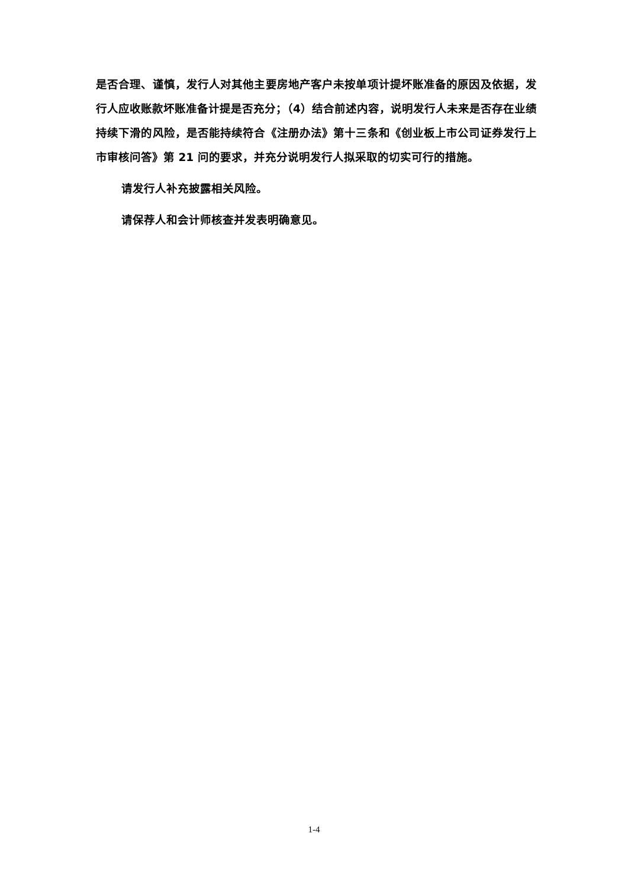是否合理、谨慎，发行人对其他主要房地产客户未按单项计提坏账准备的原因及依据，发行人应收账款坏账准备计提是否充分；（4）结合前述内容，说明发行人未来是否存在业绩持续下滑的风险，是否能持续符合《注册办法》第十三条和《创业板上市公司证券发行上市审核问答》第 21 问的要求，并充分说明发行人拟采取的切实可行的措施。
请发行人补充披露相关风险。
请保荐人和会计师核查并发表明确意见。
1-4